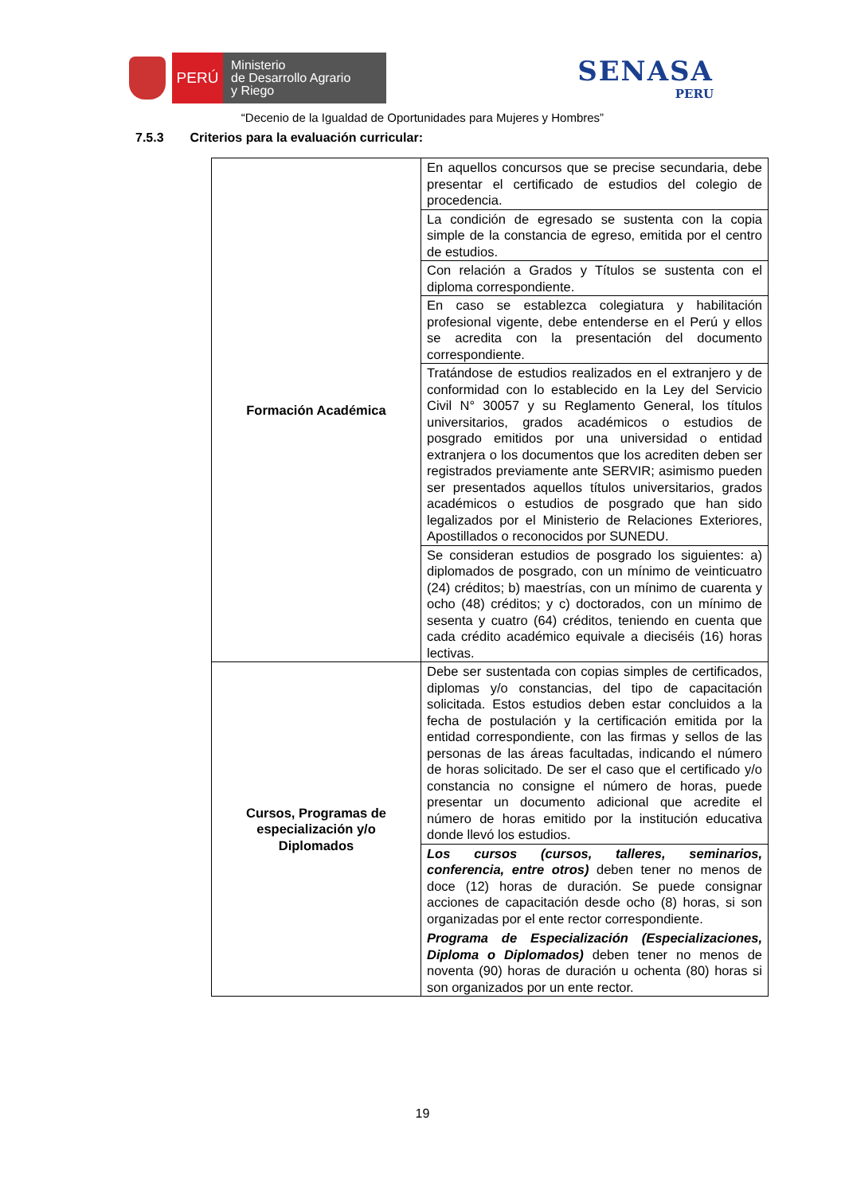PERÚ
Ministerio
de Desarrollo Agrario
y Riego
SENASA
PERU
“Decenio de la Igualdad de Oportunidades para Mujeres y Hombres”
7.5.3 Criterios para la evaluación curricular:
| Formación Académica | En aquellos concursos que se precise secundaria, debe presentar el certificado de estudios del colegio de procedencia. |
| | La condición de egresado se sustenta con la copia simple de la constancia de egreso, emitida por el centro de estudios. |
| | Con relación a Grados y Títulos se sustenta con el diploma correspondiente. |
| | En caso se establezca colegiatura y habilitación profesional vigente, debe entenderse en el Perú y ellos se acredita con la presentación del documento correspondiente. |
| | Tratándose de estudios realizados en el extranjero y de conformidad con lo establecido en la Ley del Servicio Civil N° 30057 y su Reglamento General, los títulos universitarios, grados académicos o estudios de posgrado emitidos por una universidad o entidad extranjera o los documentos que los acrediten deben ser registrados previamente ante SERVIR; asimismo pueden ser presentados aquellos títulos universitarios, grados académicos o estudios de posgrado que han sido legalizados por el Ministerio de Relaciones Exteriores, Apostillados o reconocidos por SUNEDU. |
| | Se consideran estudios de posgrado los siguientes: a) diplomados de posgrado, con un mínimo de veinticuatro (24) créditos; b) maestrías, con un mínimo de cuarenta y ocho (48) créditos; y c) doctorados, con un mínimo de sesenta y cuatro (64) créditos, teniendo en cuenta que cada crédito académico equivale a dieciséis (16) horas lectivas. |
| Cursos, Programas de especialización y/o Diplomados | Debe ser sustentada con copias simples de certificados, diplomas y/o constancias, del tipo de capacitación solicitada. Estos estudios deben estar concluidos a la fecha de postulación y la certificación emitida por la entidad correspondiente, con las firmas y sellos de las personas de las áreas facultadas, indicando el número de horas solicitado. De ser el caso que el certificado y/o constancia no consigne el número de horas, puede presentar un documento adicional que acredite el número de horas emitido por la institución educativa donde llevó los estudios. |
| | Los cursos (cursos, talleres, seminarios, conferencia, entre otros) deben tener no menos de doce (12) horas de duración. Se puede consignar acciones de capacitación desde ocho (8) horas, si son organizadas por el ente rector correspondiente. Programa de Especialización (Especializaciones, Diploma o Diplomados) deben tener no menos de noventa (90) horas de duración u ochenta (80) horas si son organizados por un ente rector. |
19